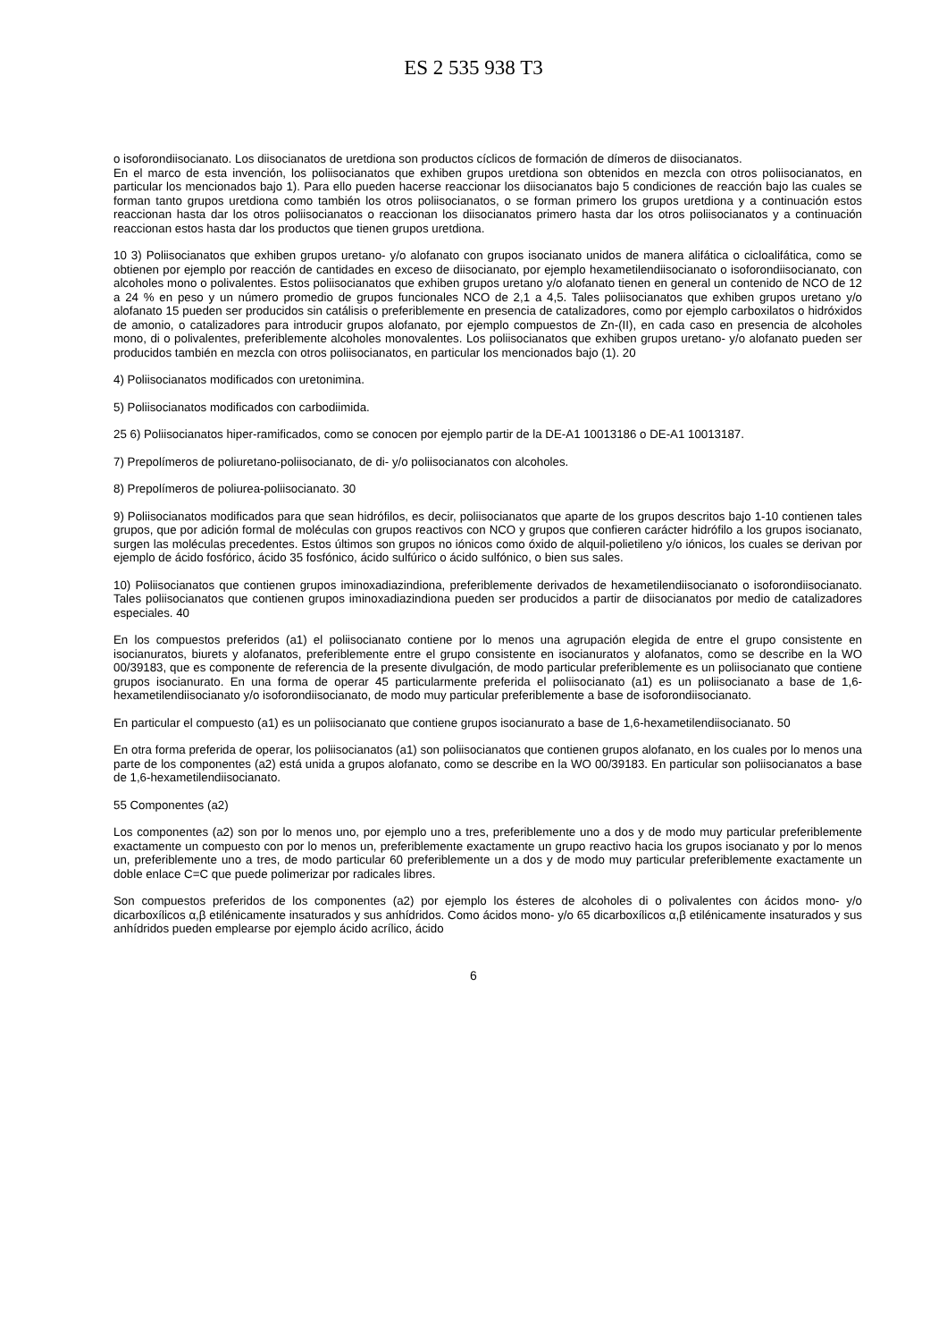ES 2 535 938 T3
o isoforondiisocianato. Los diisocianatos de uretdiona son productos cíclicos de formación de dímeros de diisocianatos.
En el marco de esta invención, los poliisocianatos que exhiben grupos uretdiona son obtenidos en mezcla con otros poliisocianatos, en particular los mencionados bajo 1). Para ello pueden hacerse reaccionar los diisocianatos bajo 5 condiciones de reacción bajo las cuales se forman tanto grupos uretdiona como también los otros poliisocianatos, o se forman primero los grupos uretdiona y a continuación estos reaccionan hasta dar los otros poliisocianatos o reaccionan los diisocianatos primero hasta dar los otros poliisocianatos y a continuación reaccionan estos hasta dar los productos que tienen grupos uretdiona.
10 3) Poliisocianatos que exhiben grupos uretano- y/o alofanato con grupos isocianato unidos de manera alifática o cicloalifática, como se obtienen por ejemplo por reacción de cantidades en exceso de diisocianato, por ejemplo hexametilendiisocianato o isoforondiisocianato, con alcoholes mono o polivalentes. Estos poliisocianatos que exhiben grupos uretano y/o alofanato tienen en general un contenido de NCO de 12 a 24 % en peso y un número promedio de grupos funcionales NCO de 2,1 a 4,5. Tales poliisocianatos que exhiben grupos uretano y/o alofanato 15 pueden ser producidos sin catálisis o preferiblemente en presencia de catalizadores, como por ejemplo carboxilatos o hidróxidos de amonio, o catalizadores para introducir grupos alofanato, por ejemplo compuestos de Zn-(II), en cada caso en presencia de alcoholes mono, di o polivalentes, preferiblemente alcoholes monovalentes. Los poliisocianatos que exhiben grupos uretano- y/o alofanato pueden ser producidos también en mezcla con otros poliisocianatos, en particular los mencionados bajo (1). 20
4) Poliisocianatos modificados con uretonimina.
5) Poliisocianatos modificados con carbodiimida.
25 6) Poliisocianatos hiper-ramificados, como se conocen por ejemplo partir de la DE-A1 10013186 o DE-A1 10013187.
7) Prepolímeros de poliuretano-poliisocianato, de di- y/o poliisocianatos con alcoholes.
8) Prepolímeros de poliurea-poliisocianato. 30
9) Poliisocianatos modificados para que sean hidrófilos, es decir, poliisocianatos que aparte de los grupos descritos bajo 1-10 contienen tales grupos, que por adición formal de moléculas con grupos reactivos con NCO y grupos que confieren carácter hidrófilo a los grupos isocianato, surgen las moléculas precedentes. Estos últimos son grupos no iónicos como óxido de alquil-polietileno y/o iónicos, los cuales se derivan por ejemplo de ácido fosfórico, ácido 35 fosfónico, ácido sulfúrico o ácido sulfónico, o bien sus sales.
10) Poliisocianatos que contienen grupos iminoxadiazindiona, preferiblemente derivados de hexametilendiisocianato o isoforondiisocianato. Tales poliisocianatos que contienen grupos iminoxadiazindiona pueden ser producidos a partir de diisocianatos por medio de catalizadores especiales. 40
En los compuestos preferidos (a1) el poliisocianato contiene por lo menos una agrupación elegida de entre el grupo consistente en isocianuratos, biurets y alofanatos, preferiblemente entre el grupo consistente en isocianuratos y alofanatos, como se describe en la WO 00/39183, que es componente de referencia de la presente divulgación, de modo particular preferiblemente es un poliisocianato que contiene grupos isocianurato. En una forma de operar 45 particularmente preferida el poliisocianato (a1) es un poliisocianato a base de 1,6-hexametilendiisocianato y/o isoforondiisocianato, de modo muy particular preferiblemente a base de isoforondiisocianato.
En particular el compuesto (a1) es un poliisocianato que contiene grupos isocianurato a base de 1,6-hexametilendiisocianato. 50
En otra forma preferida de operar, los poliisocianatos (a1) son poliisocianatos que contienen grupos alofanato, en los cuales por lo menos una parte de los componentes (a2) está unida a grupos alofanato, como se describe en la WO 00/39183. En particular son poliisocianatos a base de 1,6-hexametilendiisocianato.
55 Componentes (a2)
Los componentes (a2) son por lo menos uno, por ejemplo uno a tres, preferiblemente uno a dos y de modo muy particular preferiblemente exactamente un compuesto con por lo menos un, preferiblemente exactamente un grupo reactivo hacia los grupos isocianato y por lo menos un, preferiblemente uno a tres, de modo particular 60 preferiblemente un a dos y de modo muy particular preferiblemente exactamente un doble enlace C=C que puede polimerizar por radicales libres.
Son compuestos preferidos de los componentes (a2) por ejemplo los ésteres de alcoholes di o polivalentes con ácidos mono- y/o dicarboxílicos α,β etilénicamente insaturados y sus anhídridos. Como ácidos mono- y/o 65 dicarboxílicos α,β etilénicamente insaturados y sus anhídridos pueden emplearse por ejemplo ácido acrílico, ácido
6